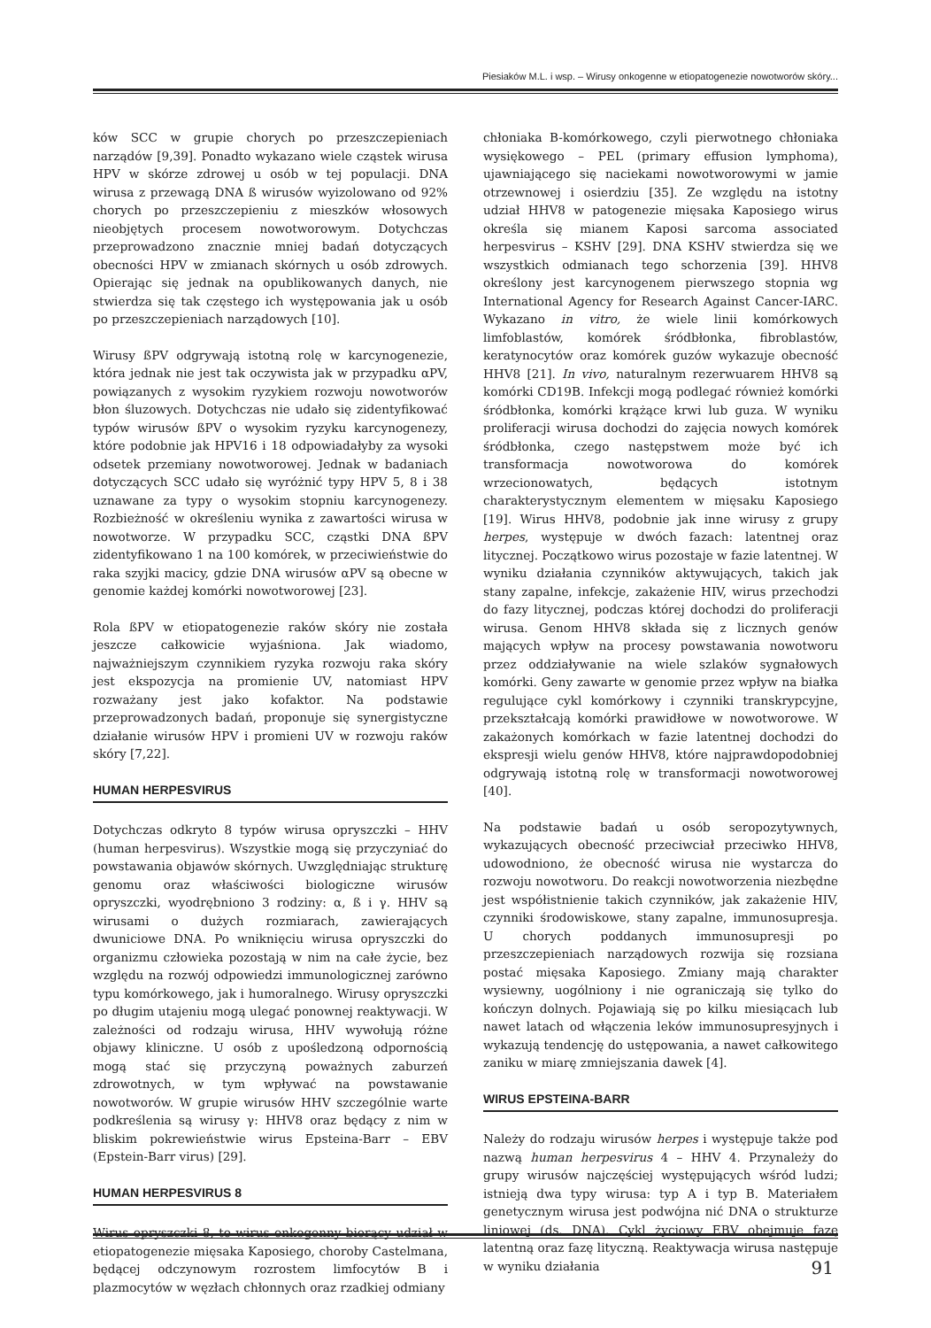Piesiaków M.L. i wsp. – Wirusy onkogenne w etiopatogenezie nowotworów skóry...
ków SCC w grupie chorych po przeszczepieniach narządów [9,39]. Ponadto wykazano wiele cząstek wirusa HPV w skórze zdrowej u osób w tej populacji. DNA wirusa z przewagą DNA ß wirusów wyizolowano od 92% chorych po przeszczepieniu z mieszków włosowych nieobjętych procesem nowotworowym. Dotychczas przeprowadzono znacznie mniej badań dotyczących obecności HPV w zmianach skórnych u osób zdrowych. Opierając się jednak na opublikowanych danych, nie stwierdza się tak częstego ich występowania jak u osób po przeszczepieniach narządowych [10].
Wirusy ßPV odgrywają istotną rolę w karcynogenezie, która jednak nie jest tak oczywista jak w przypadku αPV, powiązanych z wysokim ryzykiem rozwoju nowotworów błon śluzowych. Dotychczas nie udało się zidentyfikować typów wirusów ßPV o wysokim ryzyku karcynogenezy, które podobnie jak HPV16 i 18 odpowiadałyby za wysoki odsetek przemiany nowotworowej. Jednak w badaniach dotyczących SCC udało się wyróżnić typy HPV 5, 8 i 38 uznawane za typy o wysokim stopniu karcynogenezy. Rozbieżność w określeniu wynika z zawartości wirusa w nowotworze. W przypadku SCC, cząstki DNA ßPV zidentyfikowano 1 na 100 komórek, w przeciwieństwie do raka szyjki macicy, gdzie DNA wirusów αPV są obecne w genomie każdej komórki nowotworowej [23].
Rola ßPV w etiopatogenezie raków skóry nie została jeszcze całkowicie wyjaśniona. Jak wiadomo, najważniejszym czynnikiem ryzyka rozwoju raka skóry jest ekspozycja na promienie UV, natomiast HPV rozważany jest jako kofaktor. Na podstawie przeprowadzonych badań, proponuje się synergistyczne działanie wirusów HPV i promieni UV w rozwoju raków skóry [7,22].
HUMAN HERPESVIRUS
Dotychczas odkryto 8 typów wirusa opryszczki – HHV (human herpesvirus). Wszystkie mogą się przyczyniać do powstawania objawów skórnych. Uwzględniając strukturę genomu oraz właściwości biologiczne wirusów opryszczki, wyodrębniono 3 rodziny: α, ß i γ. HHV są wirusami o dużych rozmiarach, zawierających dwuniciowe DNA. Po wniknięciu wirusa opryszczki do organizmu człowieka pozostają w nim na całe życie, bez względu na rozwój odpowiedzi immunologicznej zarówno typu komórkowego, jak i humoralnego. Wirusy opryszczki po długim utajeniu mogą ulegać ponownej reaktywacji. W zależności od rodzaju wirusa, HHV wywołują różne objawy kliniczne. U osób z upośledzoną odpornością mogą stać się przyczyną poważnych zaburzeń zdrowotnych, w tym wpływać na powstawanie nowotworów. W grupie wirusów HHV szczególnie warte podkreślenia są wirusy γ: HHV8 oraz będący z nim w bliskim pokrewieństwie wirus Epsteina-Barr – EBV (Epstein-Barr virus) [29].
HUMAN HERPESVIRUS 8
Wirus opryszczki 8, to wirus onkogenny biorący udział w etiopatogenezie mięsaka Kaposiego, choroby Castelmana, będącej odczynowym rozrostem limfocytów B i plazmocytów w węzłach chłonnych oraz rzadkiej odmiany
chłoniaka B-komórkowego, czyli pierwotnego chłoniaka wysiękowego – PEL (primary effusion lymphoma), ujawniającego się naciekami nowotworowymi w jamie otrzewnowej i osierdziu [35]. Ze względu na istotny udział HHV8 w patogenezie mięsaka Kaposiego wirus określa się mianem Kaposi sarcoma associated herpesvirus – KSHV [29]. DNA KSHV stwierdza się we wszystkich odmianach tego schorzenia [39]. HHV8 określony jest karcynogenem pierwszego stopnia wg International Agency for Research Against Cancer-IARC. Wykazano in vitro, że wiele linii komórkowych limfoblastów, komórek śródbłonka, fibroblastów, keratynocytów oraz komórek guzów wykazuje obecność HHV8 [21]. In vivo, naturalnym rezerwuarem HHV8 są komórki CD19B. Infekcji mogą podlegać również komórki śródbłonka, komórki krążące krwi lub guza. W wyniku proliferacji wirusa dochodzi do zajęcia nowych komórek śródbłonka, czego następstwem może być ich transformacja nowotworowa do komórek wrzecionowatych, będących istotnym charakterystycznym elementem w mięsaku Kaposiego [19]. Wirus HHV8, podobnie jak inne wirusy z grupy herpes, występuje w dwóch fazach: latentnej oraz litycznej. Początkowo wirus pozostaje w fazie latentnej. W wyniku działania czynników aktywujących, takich jak stany zapalne, infekcje, zakażenie HIV, wirus przechodzi do fazy litycznej, podczas której dochodzi do proliferacji wirusa. Genom HHV8 składa się z licznych genów mających wpływ na procesy powstawania nowotworu przez oddziaływanie na wiele szlaków sygnałowych komórki. Geny zawarte w genomie przez wpływ na białka regulujące cykl komórkowy i czynniki transkrypcyjne, przekształcają komórki prawidłowe w nowotworowe. W zakażonych komórkach w fazie latentnej dochodzi do ekspresji wielu genów HHV8, które najprawdopodobniej odgrywają istotną rolę w transformacji nowotworowej [40].
Na podstawie badań u osób seropozytywnych, wykazujących obecność przeciwciał przeciwko HHV8, udowodniono, że obecność wirusa nie wystarcza do rozwoju nowotworu. Do reakcji nowotworzenia niezbędne jest współistnienie takich czynników, jak zakażenie HIV, czynniki środowiskowe, stany zapalne, immunosupresja. U chorych poddanych immunosupresji po przeszczepieniach narządowych rozwija się rozsiana postać mięsaka Kaposiego. Zmiany mają charakter wysiewny, uogólniony i nie ograniczają się tylko do kończyn dolnych. Pojawiają się po kilku miesiącach lub nawet latach od włączenia leków immunosupresyjnych i wykazują tendencję do ustępowania, a nawet całkowitego zaniku w miarę zmniejszania dawek [4].
WIRUS EPSTEINA-BARR
Należy do rodzaju wirusów herpes i występuje także pod nazwą human herpesvirus 4 – HHV 4. Przynależy do grupy wirusów najczęściej występujących wśród ludzi; istnieją dwa typy wirusa: typ A i typ B. Materiałem genetycznym wirusa jest podwójna nić DNA o strukturze liniowej (ds. DNA). Cykl życiowy EBV obejmuje fazę latentną oraz fazę lityczną. Reaktywacja wirusa następuje w wyniku działania
91